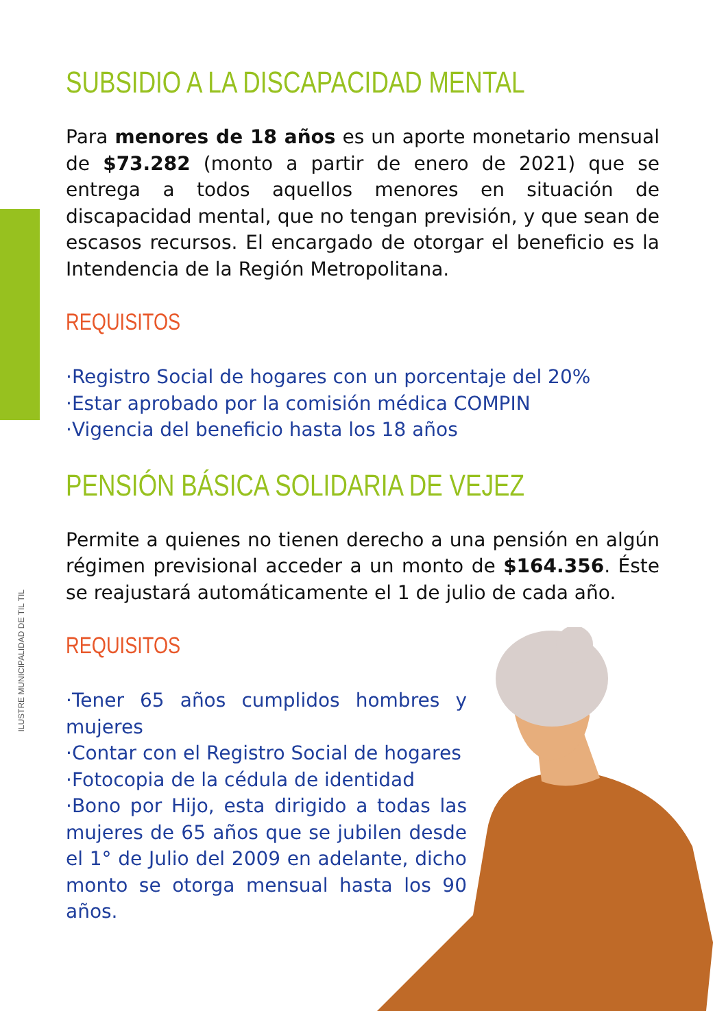ILUSTRE MUNICIPALIDAD DE TIL TIL
SUBSIDIO A LA DISCAPACIDAD MENTAL
Para menores de 18 años es un aporte monetario mensual de $73.282 (monto a partir de enero de 2021) que se entrega a todos aquellos menores en situación de discapacidad mental, que no tengan previsión, y que sean de escasos recursos. El encargado de otorgar el beneficio es la Intendencia de la Región Metropolitana.
REQUISITOS
·Registro Social de hogares con un porcentaje del 20%
·Estar aprobado por la comisión médica COMPIN
·Vigencia del beneficio hasta los 18 años
PENSIÓN BÁSICA SOLIDARIA DE VEJEZ
Permite a quienes no tienen derecho a una pensión en algún régimen previsional acceder a un monto de $164.356. Éste se reajustará automáticamente el 1 de julio de cada año.
REQUISITOS
·Tener 65 años cumplidos hombres y mujeres
·Contar con el Registro Social de hogares
·Fotocopia de la cédula de identidad
·Bono por Hijo, esta dirigido a todas las mujeres de 65 años que se jubilen desde el 1° de Julio del 2009 en adelante, dicho monto se otorga mensual hasta los 90 años.